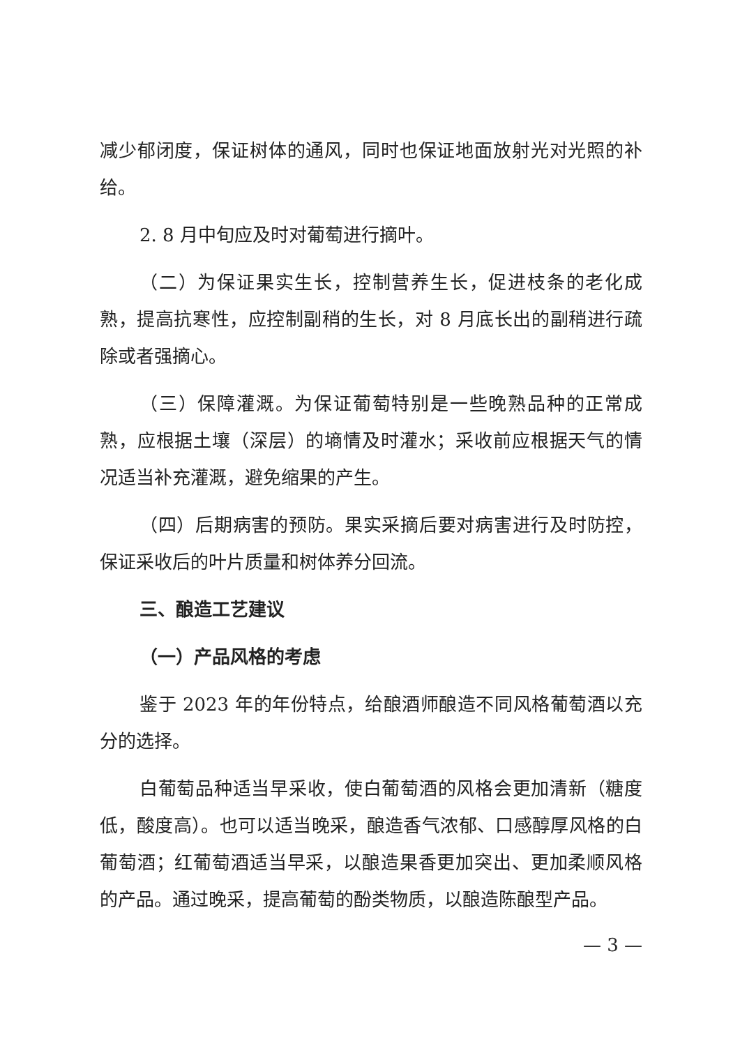减少郁闭度，保证树体的通风，同时也保证地面放射光对光照的补给。
2. 8 月中旬应及时对葡萄进行摘叶。
（二）为保证果实生长，控制营养生长，促进枝条的老化成熟，提高抗寒性，应控制副稍的生长，对 8 月底长出的副稍进行疏除或者强摘心。
（三）保障灌溉。为保证葡萄特别是一些晚熟品种的正常成熟，应根据土壤（深层）的墒情及时灌水；采收前应根据天气的情况适当补充灌溉，避免缩果的产生。
（四）后期病害的预防。果实采摘后要对病害进行及时防控，保证采收后的叶片质量和树体养分回流。
三、酿造工艺建议
（一）产品风格的考虑
鉴于 2023 年的年份特点，给酿酒师酿造不同风格葡萄酒以充分的选择。
白葡萄品种适当早采收，使白葡萄酒的风格会更加清新（糖度低，酸度高）。也可以适当晚采，酿造香气浓郁、口感醇厚风格的白葡萄酒；红葡萄酒适当早采，以酿造果香更加突出、更加柔顺风格的产品。通过晚采，提高葡萄的酚类物质，以酿造陈酿型产品。
— 3 —